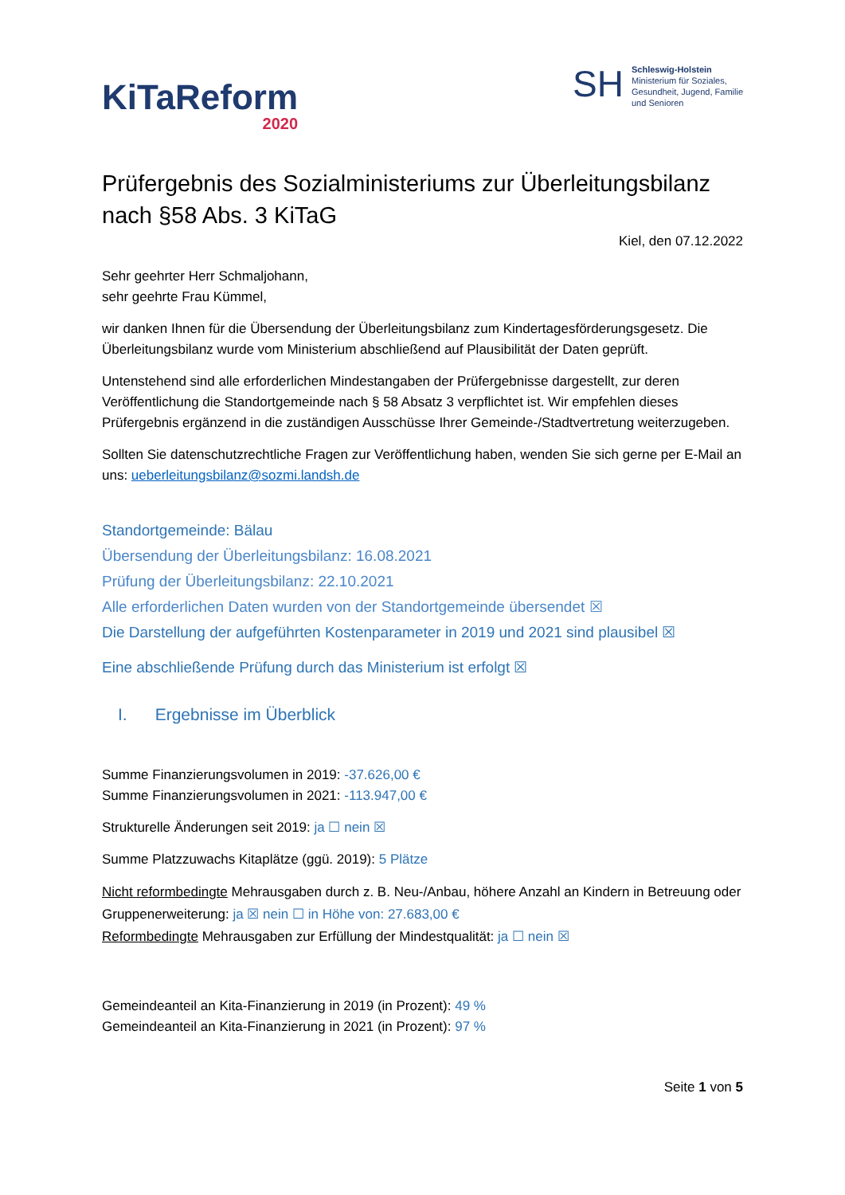KiTaReform
2020
SH
Schleswig-Holstein
Ministerium für Soziales,
Gesundheit, Jugend, Familie
und Senioren
Prüfergebnis des Sozialministeriums zur Überleitungsbilanz nach §58 Abs. 3 KiTaG
Kiel, den 07.12.2022
Sehr geehrter Herr Schmaljohann,
sehr geehrte Frau Kümmel,
wir danken Ihnen für die Übersendung der Überleitungsbilanz zum Kindertagesförderungsgesetz. Die Überleitungsbilanz wurde vom Ministerium abschließend auf Plausibilität der Daten geprüft.
Untenstehend sind alle erforderlichen Mindestangaben der Prüfergebnisse dargestellt, zur deren Veröffentlichung die Standortgemeinde nach § 58 Absatz 3 verpflichtet ist. Wir empfehlen dieses Prüfergebnis ergänzend in die zuständigen Ausschüsse Ihrer Gemeinde-/Stadtvertretung weiterzugeben.
Sollten Sie datenschutzrechtliche Fragen zur Veröffentlichung haben, wenden Sie sich gerne per E-Mail an uns: ueberleitungsbilanz@sozmi.landsh.de
Standortgemeinde: Bälau
Übersendung der Überleitungsbilanz: 16.08.2021
Prüfung der Überleitungsbilanz: 22.10.2021
Alle erforderlichen Daten wurden von der Standortgemeinde übersendet ☒
Die Darstellung der aufgeführten Kostenparameter in 2019 und 2021 sind plausibel ☒
Eine abschließende Prüfung durch das Ministerium ist erfolgt ☒
I. Ergebnisse im Überblick
Summe Finanzierungsvolumen in 2019: -37.626,00 €
Summe Finanzierungsvolumen in 2021: -113.947,00 €
Strukturelle Änderungen seit 2019: ja ☐ nein ☒
Summe Platzzuwachs Kitaplätze (ggü. 2019): 5 Plätze
Nicht reformbedingte Mehrausgaben durch z. B. Neu-/Anbau, höhere Anzahl an Kindern in Betreuung oder Gruppenerweiterung: ja ☒ nein ☐ in Höhe von: 27.683,00 €
Reformbedingte Mehrausgaben zur Erfüllung der Mindestqualität: ja ☐ nein ☒
Gemeindeanteil an Kita-Finanzierung in 2019 (in Prozent): 49 %
Gemeindeanteil an Kita-Finanzierung in 2021 (in Prozent): 97 %
Seite 1 von 5